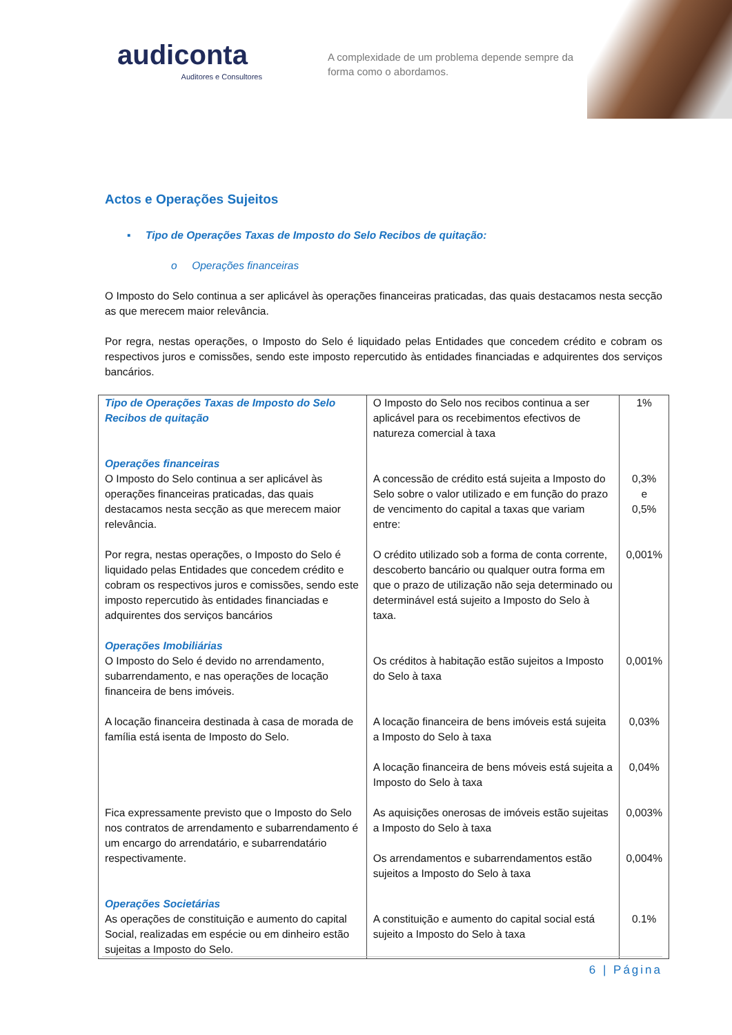audiconta
Auditores e Consultores
A complexidade de um problema depende sempre da forma como o abordamos.
Actos e Operações Sujeitos
▪ Tipo de Operações Taxas de Imposto do Selo Recibos de quitação:
o Operações financeiras
O Imposto do Selo continua a ser aplicável às operações financeiras praticadas, das quais destacamos nesta secção as que merecem maior relevância.
Por regra, nestas operações, o Imposto do Selo é liquidado pelas Entidades que concedem crédito e cobram os respectivos juros e comissões, sendo este imposto repercutido às entidades financiadas e adquirentes dos serviços bancários.
| Tipo de Operações Taxas de Imposto do Selo Recibos de quitação | O Imposto do Selo nos recibos continua a ser aplicável para os recebimentos efectivos de natureza comercial à taxa | 1% |
| Operações financeiras O Imposto do Selo continua a ser aplicável às operações financeiras praticadas, das quais destacamos nesta secção as que merecem maior relevância. | A concessão de crédito está sujeita a Imposto do Selo sobre o valor utilizado e em função do prazo de vencimento do capital a taxas que variam entre: | 0,3% e 0,5% |
| Por regra, nestas operações, o Imposto do Selo é liquidado pelas Entidades que concedem crédito e cobram os respectivos juros e comissões, sendo este imposto repercutido às entidades financiadas e adquirentes dos serviços bancários | O crédito utilizado sob a forma de conta corrente, descoberto bancário ou qualquer outra forma em que o prazo de utilização não seja determinado ou determinável está sujeito a Imposto do Selo à taxa. | 0,001% |
| Operações Imobiliárias O Imposto do Selo é devido no arrendamento, subarrendamento, e nas operações de locação financeira de bens imóveis. | Os créditos à habitação estão sujeitos a Imposto do Selo à taxa | 0,001% |
| A locação financeira destinada à casa de morada de família está isenta de Imposto do Selo. | A locação financeira de bens imóveis está sujeita a Imposto do Selo à taxa | 0,03% |
| | A locação financeira de bens móveis está sujeita a Imposto do Selo à taxa | 0,04% |
| Fica expressamente previsto que o Imposto do Selo nos contratos de arrendamento e subarrendamento é um encargo do arrendatário, e subarrendatário respectivamente. | As aquisições onerosas de imóveis estão sujeitas a Imposto do Selo à taxa | 0,003% |
| | Os arrendamentos e subarrendamentos estão sujeitos a Imposto do Selo à taxa | 0,004% |
| Operações Societárias As operações de constituição e aumento do capital Social, realizadas em espécie ou em dinheiro estão sujeitas a Imposto do Selo. | A constituição e aumento do capital social está sujeito a Imposto do Selo à taxa | 0.1% |
6 | Página